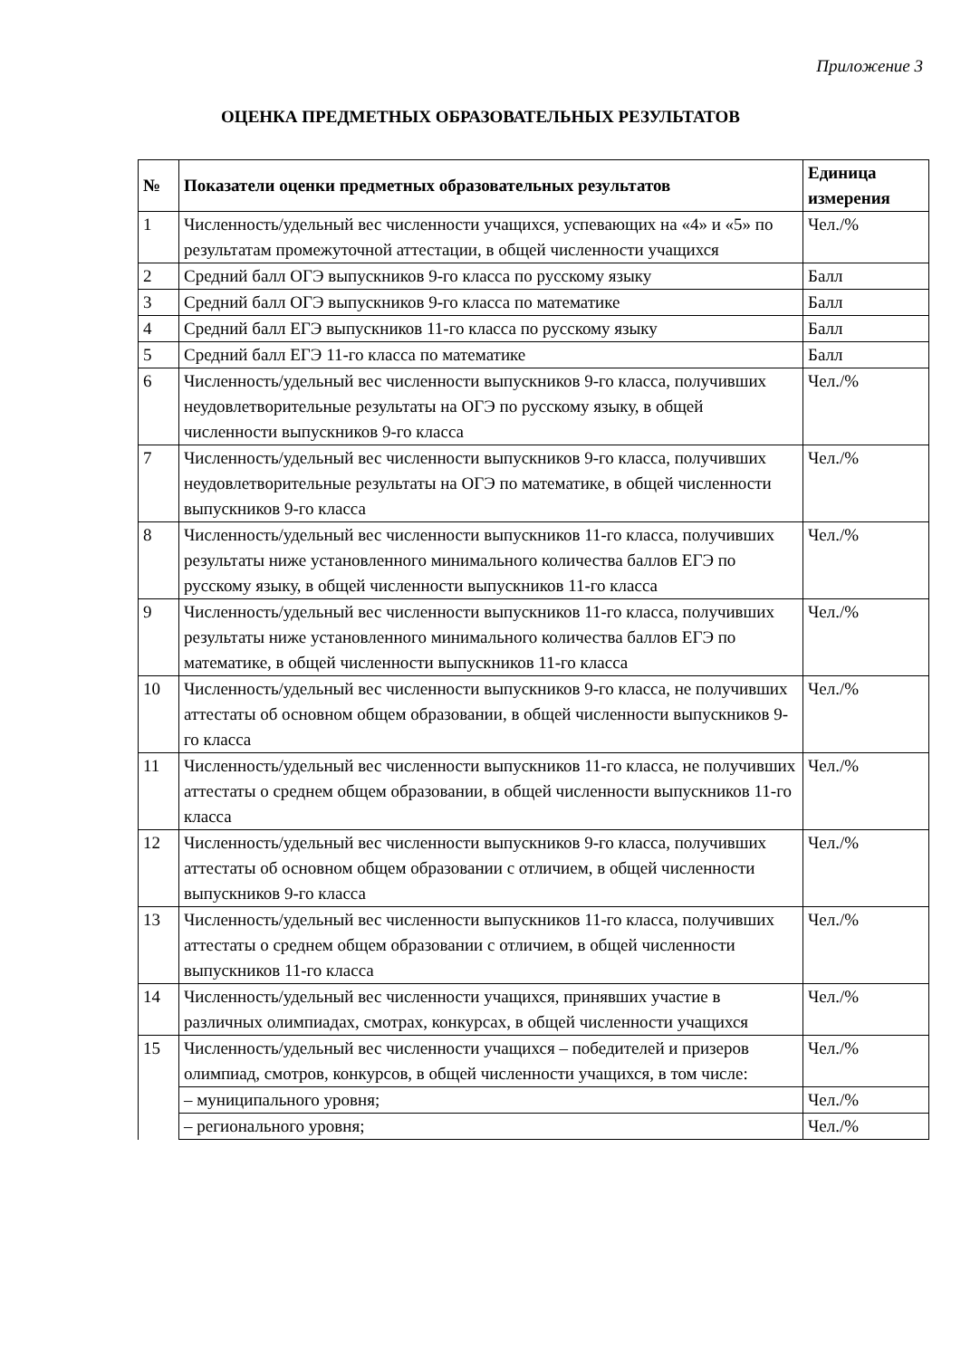Приложение 3
ОЦЕНКА ПРЕДМЕТНЫХ ОБРАЗОВАТЕЛЬНЫХ РЕЗУЛЬТАТОВ
| № | Показатели оценки предметных образовательных результатов | Единица измерения |
| --- | --- | --- |
| 1 | Численность/удельный вес численности учащихся, успевающих на «4» и «5» по результатам промежуточной аттестации, в общей численности учащихся | Чел./% |
| 2 | Средний балл ОГЭ выпускников 9-го класса по русскому языку | Балл |
| 3 | Средний балл ОГЭ выпускников 9-го класса по математике | Балл |
| 4 | Средний балл ЕГЭ выпускников 11-го класса по русскому языку | Балл |
| 5 | Средний балл ЕГЭ 11-го класса по математике | Балл |
| 6 | Численность/удельный вес численности выпускников 9-го класса, получивших неудовлетворительные результаты на ОГЭ по русскому языку, в общей численности выпускников 9-го класса | Чел./% |
| 7 | Численность/удельный вес численности выпускников 9-го класса, получивших неудовлетворительные результаты на ОГЭ по математике, в общей численности выпускников 9-го класса | Чел./% |
| 8 | Численность/удельный вес численности выпускников 11-го класса, получивших результаты ниже установленного минимального количества баллов ЕГЭ по русскому языку, в общей численности выпускников 11-го класса | Чел./% |
| 9 | Численность/удельный вес численности выпускников 11-го класса, получивших результаты ниже установленного минимального количества баллов ЕГЭ по математике, в общей численности выпускников 11-го класса | Чел./% |
| 10 | Численность/удельный вес численности выпускников 9-го класса, не получивших аттестаты об основном общем образовании, в общей численности выпускников 9-го класса | Чел./% |
| 11 | Численность/удельный вес численности выпускников 11-го класса, не получивших аттестаты о среднем общем образовании, в общей численности выпускников 11-го класса | Чел./% |
| 12 | Численность/удельный вес численности выпускников 9-го класса, получивших аттестаты об основном общем образовании с отличием, в общей численности выпускников 9-го класса | Чел./% |
| 13 | Численность/удельный вес численности выпускников 11-го класса, получивших аттестаты о среднем общем образовании с отличием, в общей численности выпускников 11-го класса | Чел./% |
| 14 | Численность/удельный вес численности учащихся, принявших участие в различных олимпиадах, смотрах, конкурсах, в общей численности учащихся | Чел./% |
| 15 | Численность/удельный вес численности учащихся – победителей и призеров олимпиад, смотров, конкурсов, в общей численности учащихся, в том числе: | Чел./% |
| | – муниципального уровня; | Чел./% |
| | – регионального уровня; | Чел./% |